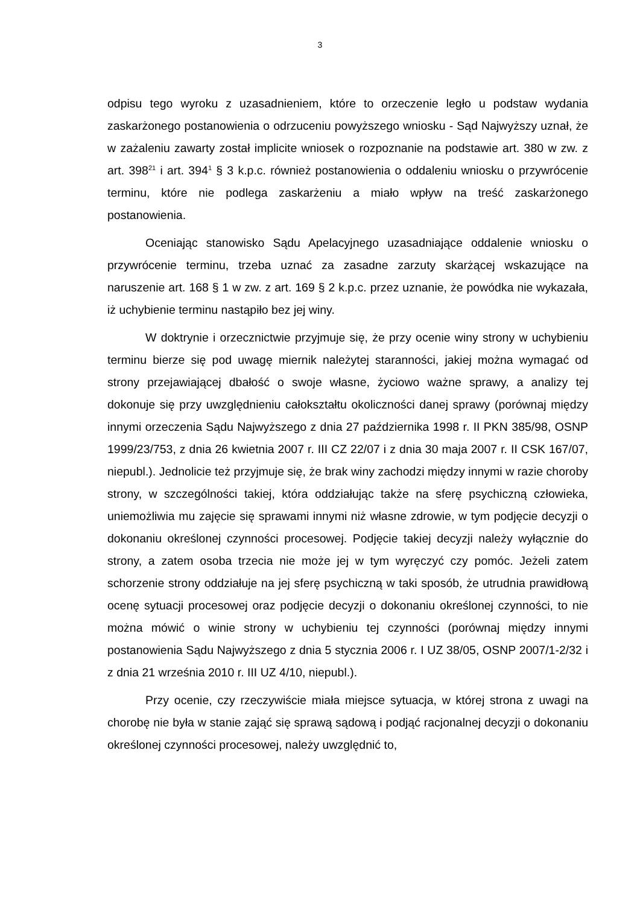3
odpisu tego wyroku z uzasadnieniem, które to orzeczenie legło u podstaw wydania zaskarżonego postanowienia o odrzuceniu powyższego wniosku - Sąd Najwyższy uznał, że w zażaleniu zawarty został implicite wniosek o rozpoznanie na podstawie art. 380 w zw. z art. 398<sup>21</sup> i art. 394<sup>1</sup> § 3 k.p.c. również postanowienia o oddaleniu wniosku o przywrócenie terminu, które nie podlega zaskarżeniu a miało wpływ na treść zaskarżonego postanowienia.
Oceniając stanowisko Sądu Apelacyjnego uzasadniające oddalenie wniosku o przywrócenie terminu, trzeba uznać za zasadne zarzuty skarżącej wskazujące na naruszenie art. 168 § 1 w zw. z art. 169 § 2 k.p.c. przez uznanie, że powódka nie wykazała, iż uchybienie terminu nastąpiło bez jej winy.
W doktrynie i orzecznictwie przyjmuje się, że przy ocenie winy strony w uchybieniu terminu bierze się pod uwagę miernik należytej staranności, jakiej można wymagać od strony przejawiającej dbałość o swoje własne, życiowo ważne sprawy, a analizy tej dokonuje się przy uwzględnieniu całokształtu okoliczności danej sprawy (porównaj między innymi orzeczenia Sądu Najwyższego z dnia 27 października 1998 r. II PKN 385/98, OSNP 1999/23/753, z dnia 26 kwietnia 2007 r. III CZ 22/07 i z dnia 30 maja 2007 r. II CSK 167/07, niepubl.). Jednolicie też przyjmuje się, że brak winy zachodzi między innymi w razie choroby strony, w szczególności takiej, która oddziałując także na sferę psychiczną człowieka, uniemożliwia mu zajęcie się sprawami innymi niż własne zdrowie, w tym podjęcie decyzji o dokonaniu określonej czynności procesowej. Podjęcie takiej decyzji należy wyłącznie do strony, a zatem osoba trzecia nie może jej w tym wyręczyć czy pomóc. Jeżeli zatem schorzenie strony oddziałuje na jej sferę psychiczną w taki sposób, że utrudnia prawidłową ocenę sytuacji procesowej oraz podjęcie decyzji o dokonaniu określonej czynności, to nie można mówić o winie strony w uchybieniu tej czynności (porównaj między innymi postanowienia Sądu Najwyższego z dnia 5 stycznia 2006 r. I UZ 38/05, OSNP 2007/1-2/32 i z dnia 21 września 2010 r. III UZ 4/10, niepubl.).
Przy ocenie, czy rzeczywiście miała miejsce sytuacja, w której strona z uwagi na chorobę nie była w stanie zająć się sprawą sądową i podjąć racjonalnej decyzji o dokonaniu określonej czynności procesowej, należy uwzględnić to,